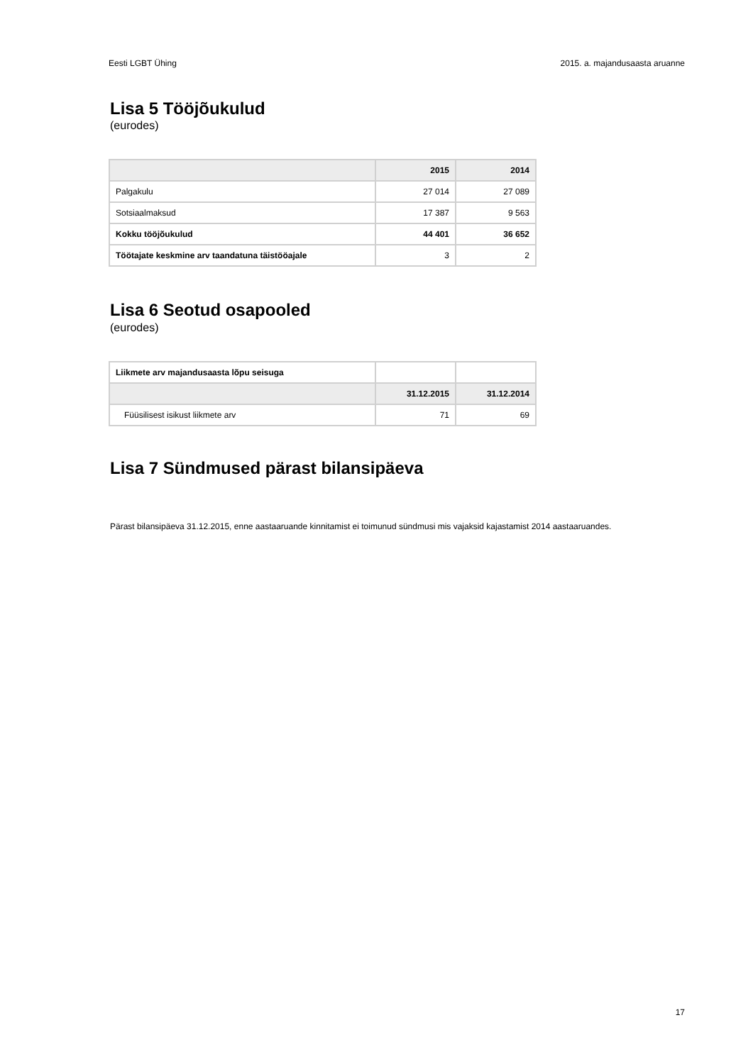Eesti LGBT Ühing 2015. a. majandusaasta aruanne
Lisa 5 Tööjõukulud
(eurodes)
| | 2015 | 2014 |
| --- | --- | --- |
| Palgakulu | 27 014 | 27 089 |
| Sotsiaalmaksud | 17 387 | 9 563 |
| Kokku tööjõukulud | 44 401 | 36 652 |
| Töötajate keskmine arv taandatuna täistööajale | 3 | 2 |
Lisa 6 Seotud osapooled
(eurodes)
| Liikmete arv majandusaasta lõpu seisuga | | |
| | 31.12.2015 | 31.12.2014 |
| Füüsilisest isikust liikmete arv | 71 | 69 |
Lisa 7 Sündmused pärast bilansipäeva
Pärast bilansipäeva 31.12.2015, enne aastaaruande kinnitamist ei toimunud sündmusi mis vajaksid kajastamist 2014 aastaaruandes.
17